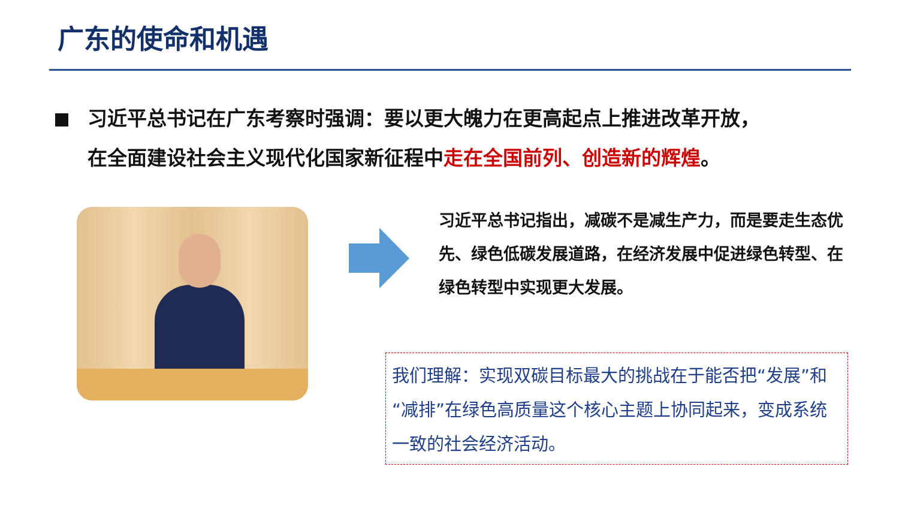广东的使命和机遇
习近平总书记在广东考察时强调：要以更大魄力在更高起点上推进改革开放，
在全面建设社会主义现代化国家新征程中走在全国前列、创造新的辉煌。
习近平总书记指出，减碳不是减生产力，而是要走生态优先、绿色低碳发展道路，在经济发展中促进绿色转型、在绿色转型中实现更大发展。
我们理解：实现双碳目标最大的挑战在于能否把“发展”和“减排”在绿色高质量这个核心主题上协同起来，变成系统一致的社会经济活动。